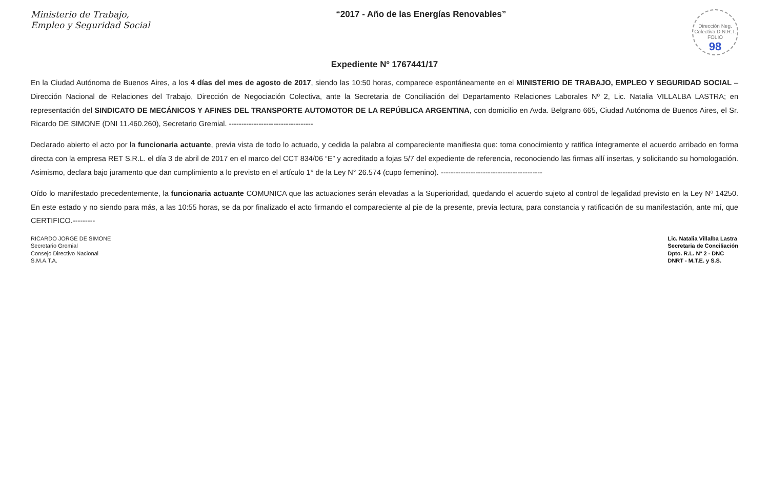Ministerio de Trabajo,
Empleo y Seguridad Social
“2017 - Año de las Energías Renovables”
Dirección Neg. Colectiva D.N.R.T. FOLIO
98
Expediente Nº 1767441/17
En la Ciudad Autónoma de Buenos Aires, a los 4 días del mes de agosto de 2017, siendo las 10:50 horas, comparece espontáneamente en el MINISTERIO DE TRABAJO, EMPLEO Y SEGURIDAD SOCIAL – Dirección Nacional de Relaciones del Trabajo, Dirección de Negociación Colectiva, ante la Secretaria de Conciliación del Departamento Relaciones Laborales Nº 2, Lic. Natalia VILLALBA LASTRA; en representación del SINDICATO DE MECÁNICOS Y AFINES DEL TRANSPORTE AUTOMOTOR DE LA REPÚBLICA ARGENTINA, con domicilio en Avda. Belgrano 665, Ciudad Autónoma de Buenos Aires, el Sr. Ricardo DE SIMONE (DNI 11.460.260), Secretario Gremial. ----------------------------------
Declarado abierto el acto por la funcionaria actuante, previa vista de todo lo actuado, y cedida la palabra al compareciente manifiesta que: toma conocimiento y ratifica íntegramente el acuerdo arribado en forma directa con la empresa RET S.R.L. el día 3 de abril de 2017 en el marco del CCT 834/06 “E” y acreditado a fojas 5/7 del expediente de referencia, reconociendo las firmas allí insertas, y solicitando su homologación. Asimismo, declara bajo juramento que dan cumplimiento a lo previsto en el artículo 1° de la Ley N° 26.574 (cupo femenino). -----------------------------------------
Oído lo manifestado precedentemente, la funcionaria actuante COMUNICA que las actuaciones serán elevadas a la Superioridad, quedando el acuerdo sujeto al control de legalidad previsto en la Ley Nº 14250. En este estado y no siendo para más, a las 10:55 horas, se da por finalizado el acto firmando el compareciente al pie de la presente, previa lectura, para constancia y ratificación de su manifestación, ante mí, que CERTIFICO.---------
RICARDO JORGE DE SIMONE
Secretario Gremial
Consejo Directivo Nacional
S.M.A.T.A.
Lic. Natalia Villalba Lastra
Secretaria de Conciliación
Dpto. R.L. Nº 2 - DNC
DNRT - M.T.E. y S.S.